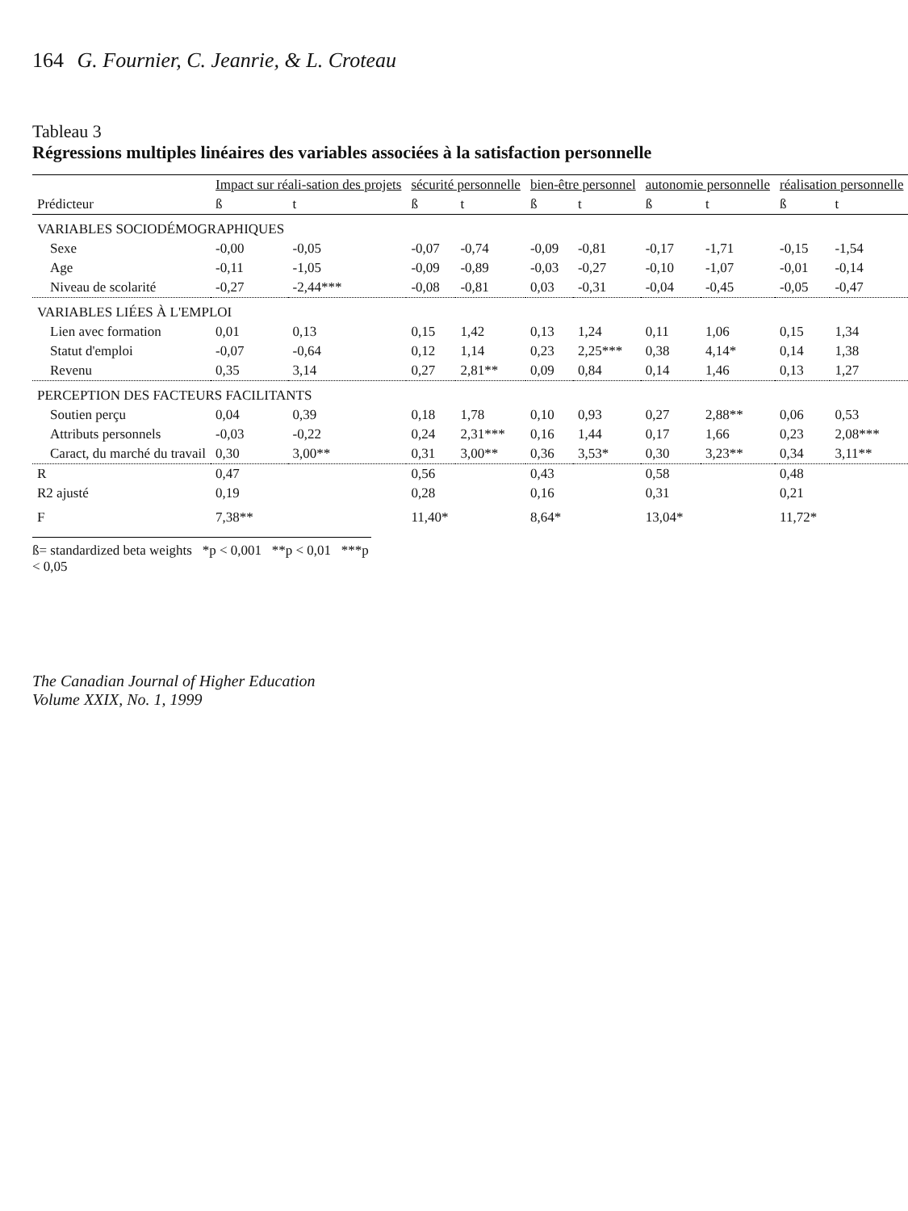164 G. Fournier, C. Jeanrie, & L. Croteau
Tableau 3
Régressions multiples linéaires des variables associées à la satisfaction personnelle
| | Impact sur réali-sation des projets | | sécurité personnelle | | bien-être personnel | | autonomie personnelle | | réalisation personnelle | |
| --- | --- | --- | --- | --- | --- | --- | --- | --- | --- | --- |
| Prédicteur | ß | t | ß | t | ß | t | ß | t | ß | t |
| VARIABLES SOCIODÉMOGRAPHIQUES | | | | | | | | | | |
| Sexe | -0,00 | -0,05 | -0,07 | -0,74 | -0,09 | -0,81 | -0,17 | -1,71 | -0,15 | -1,54 |
| Age | -0,11 | -1,05 | -0,09 | -0,89 | -0,03 | -0,27 | -0,10 | -1,07 | -0,01 | -0,14 |
| Niveau de scolarité | -0,27 | -2,44*** | -0,08 | -0,81 | 0,03 | -0,31 | -0,04 | -0,45 | -0,05 | -0,47 |
| VARIABLES LIÉES À L'EMPLOI | | | | | | | | | | |
| Lien avec formation | 0,01 | 0,13 | 0,15 | 1,42 | 0,13 | 1,24 | 0,11 | 1,06 | 0,15 | 1,34 |
| Statut d'emploi | -0,07 | -0,64 | 0,12 | 1,14 | 0,23 | 2,25*** | 0,38 | 4,14* | 0,14 | 1,38 |
| Revenu | 0,35 | 3,14 | 0,27 | 2,81** | 0,09 | 0,84 | 0,14 | 1,46 | 0,13 | 1,27 |
| PERCEPTION DES FACTEURS FACILITANTS | | | | | | | | | | |
| Soutien perçu | 0,04 | 0,39 | 0,18 | 1,78 | 0,10 | 0,93 | 0,27 | 2,88** | 0,06 | 0,53 |
| Attributs personnels | -0,03 | -0,22 | 0,24 | 2,31*** | 0,16 | 1,44 | 0,17 | 1,66 | 0,23 | 2,08*** |
| Caract, du marché du travail | 0,30 | 3,00** | 0,31 | 3,00** | 0,36 | 3,53* | 0,30 | 3,23** | 0,34 | 3,11** |
| R | 0,47 | | 0,56 | | 0,43 | | 0,58 | | 0,48 | |
| R2 ajusté | 0,19 | | 0,28 | | 0,16 | | 0,31 | | 0,21 | |
| F | 7,38** | | 11,40* | | 8,64* | | 13,04* | | 11,72* | |
ß= standardized beta weights *p < 0,001 **p < 0,01 ***p < 0,05
The Canadian Journal of Higher Education
Volume XXIX, No. 1, 1999